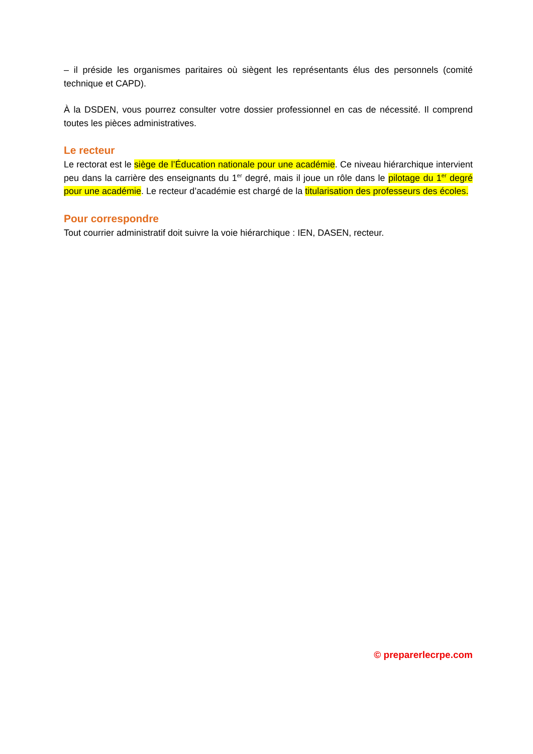– il préside les organismes paritaires où siègent les représentants élus des personnels (comité technique et CAPD).
À la DSDEN, vous pourrez consulter votre dossier professionnel en cas de nécessité. Il comprend toutes les pièces administratives.
Le recteur
Le rectorat est le siège de l’Éducation nationale pour une académie. Ce niveau hiérarchique intervient peu dans la carrière des enseignants du 1<sup>er</sup> degré, mais il joue un rôle dans le pilotage du 1<sup>er</sup> degré pour une académie. Le recteur d’académie est chargé de la titularisation des professeurs des écoles.
Pour correspondre
Tout courrier administratif doit suivre la voie hiérarchique : IEN, DASEN, recteur.
© preparerlecrpe.com